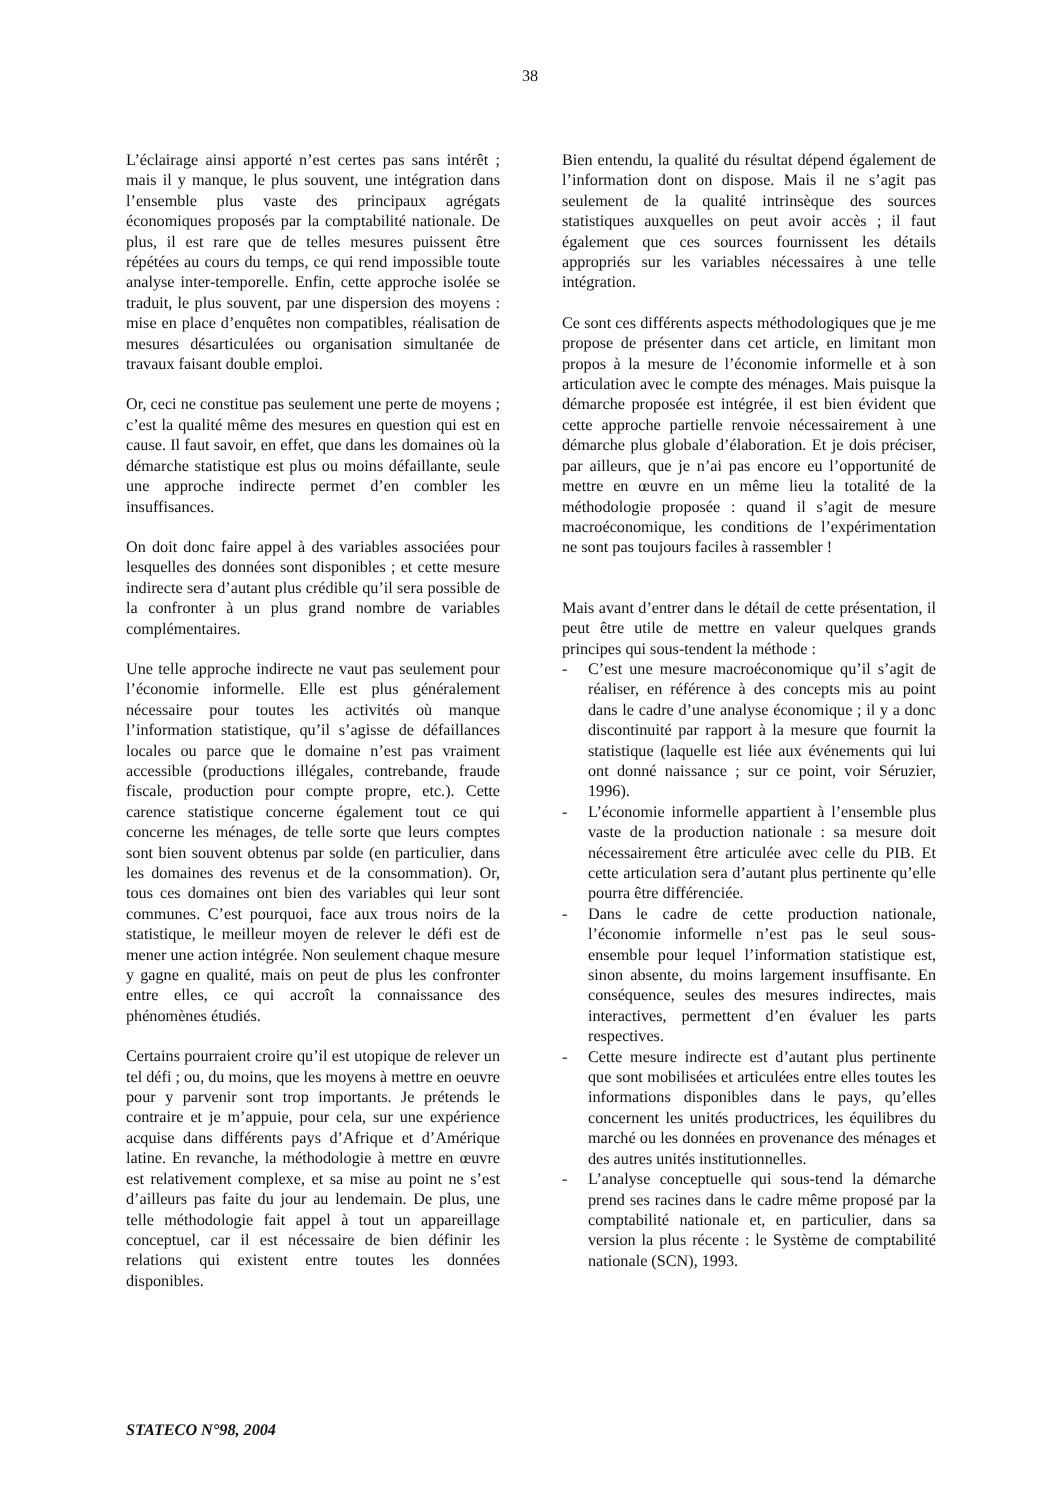38
L’éclairage ainsi apporté n’est certes pas sans intérêt ; mais il y manque, le plus souvent, une intégration dans l’ensemble plus vaste des principaux agrégats économiques proposés par la comptabilité nationale. De plus, il est rare que de telles mesures puissent être répétées au cours du temps, ce qui rend impossible toute analyse inter-temporelle. Enfin, cette approche isolée se traduit, le plus souvent, par une dispersion des moyens : mise en place d’enquêtes non compatibles, réalisation de mesures désarticulées ou organisation simultanée de travaux faisant double emploi.
Or, ceci ne constitue pas seulement une perte de moyens ; c’est la qualité même des mesures en question qui est en cause. Il faut savoir, en effet, que dans les domaines où la démarche statistique est plus ou moins défaillante, seule une approche indirecte permet d’en combler les insuffisances.
On doit donc faire appel à des variables associées pour lesquelles des données sont disponibles ; et cette mesure indirecte sera d’autant plus crédible qu’il sera possible de la confronter à un plus grand nombre de variables complémentaires.
Une telle approche indirecte ne vaut pas seulement pour l’économie informelle. Elle est plus généralement nécessaire pour toutes les activités où manque l’information statistique, qu’il s’agisse de défaillances locales ou parce que le domaine n’est pas vraiment accessible (productions illégales, contrebande, fraude fiscale, production pour compte propre, etc.). Cette carence statistique concerne également tout ce qui concerne les ménages, de telle sorte que leurs comptes sont bien souvent obtenus par solde (en particulier, dans les domaines des revenus et de la consommation). Or, tous ces domaines ont bien des variables qui leur sont communes. C’est pourquoi, face aux trous noirs de la statistique, le meilleur moyen de relever le défi est de mener une action intégrée. Non seulement chaque mesure y gagne en qualité, mais on peut de plus les confronter entre elles, ce qui accroît la connaissance des phénomènes étudiés.
Certains pourraient croire qu’il est utopique de relever un tel défi ; ou, du moins, que les moyens à mettre en oeuvre pour y parvenir sont trop importants. Je prétends le contraire et je m’appuie, pour cela, sur une expérience acquise dans différents pays d’Afrique et d’Amérique latine. En revanche, la méthodologie à mettre en œuvre est relativement complexe, et sa mise au point ne s’est d’ailleurs pas faite du jour au lendemain. De plus, une telle méthodologie fait appel à tout un appareillage conceptuel, car il est nécessaire de bien définir les relations qui existent entre toutes les données disponibles.
Bien entendu, la qualité du résultat dépend également de l’information dont on dispose. Mais il ne s’agit pas seulement de la qualité intrinsèque des sources statistiques auxquelles on peut avoir accès ; il faut également que ces sources fournissent les détails appropriés sur les variables nécessaires à une telle intégration.
Ce sont ces différents aspects méthodologiques que je me propose de présenter dans cet article, en limitant mon propos à la mesure de l’économie informelle et à son articulation avec le compte des ménages. Mais puisque la démarche proposée est intégrée, il est bien évident que cette approche partielle renvoie nécessairement à une démarche plus globale d’élaboration. Et je dois préciser, par ailleurs, que je n’ai pas encore eu l’opportunité de mettre en œuvre en un même lieu la totalité de la méthodologie proposée : quand il s’agit de mesure macroéconomique, les conditions de l’expérimentation ne sont pas toujours faciles à rassembler !
Mais avant d’entrer dans le détail de cette présentation, il peut être utile de mettre en valeur quelques grands principes qui sous-tendent la méthode :
- C’est une mesure macroéconomique qu’il s’agit de réaliser, en référence à des concepts mis au point dans le cadre d’une analyse économique ; il y a donc discontinuité par rapport à la mesure que fournit la statistique (laquelle est liée aux événements qui lui ont donné naissance ; sur ce point, voir Séruzier, 1996).
- L’économie informelle appartient à l’ensemble plus vaste de la production nationale : sa mesure doit nécessairement être articulée avec celle du PIB. Et cette articulation sera d’autant plus pertinente qu’elle pourra être différenciée.
- Dans le cadre de cette production nationale, l’économie informelle n’est pas le seul sous-ensemble pour lequel l’information statistique est, sinon absente, du moins largement insuffisante. En conséquence, seules des mesures indirectes, mais interactives, permettent d’en évaluer les parts respectives.
- Cette mesure indirecte est d’autant plus pertinente que sont mobilisées et articulées entre elles toutes les informations disponibles dans le pays, qu’elles concernent les unités productrices, les équilibres du marché ou les données en provenance des ménages et des autres unités institutionnelles.
- L’analyse conceptuelle qui sous-tend la démarche prend ses racines dans le cadre même proposé par la comptabilité nationale et, en particulier, dans sa version la plus récente : le Système de comptabilité nationale (SCN), 1993.
STATECO N°98, 2004